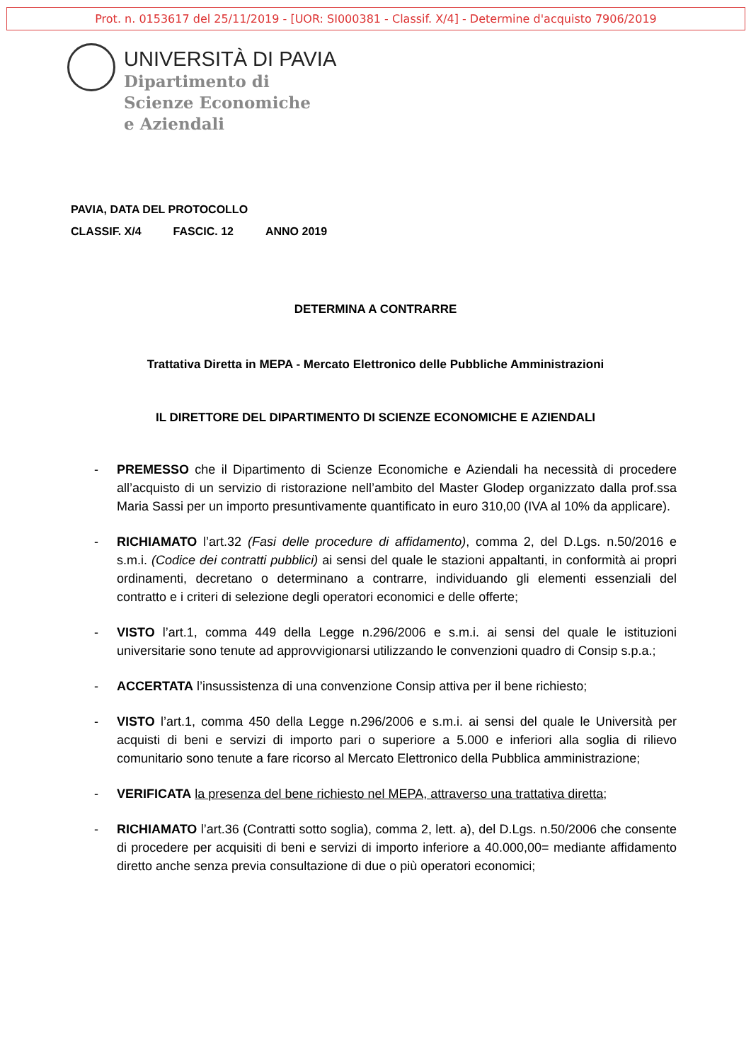Prot. n. 0153617 del 25/11/2019 - [UOR: SI000381 - Classif. X/4] - Determine d'acquisto 7906/2019
UNIVERSITÀ DI PAVIA
Dipartimento di
Scienze Economiche
e Aziendali
PAVIA, DATA DEL PROTOCOLLO
CLASSIF. X/4 FASCIC. 12 ANNO 2019
DETERMINA A CONTRARRE
Trattativa Diretta in MEPA - Mercato Elettronico delle Pubbliche Amministrazioni
IL DIRETTORE DEL DIPARTIMENTO DI SCIENZE ECONOMICHE E AZIENDALI
- PREMESSO che il Dipartimento di Scienze Economiche e Aziendali ha necessità di procedere all’acquisto di un servizio di ristorazione nell’ambito del Master Glodep organizzato dalla prof.ssa Maria Sassi per un importo presuntivamente quantificato in euro 310,00 (IVA al 10% da applicare).
- RICHIAMATO l’art.32 (Fasi delle procedure di affidamento), comma 2, del D.Lgs. n.50/2016 e s.m.i. (Codice dei contratti pubblici) ai sensi del quale le stazioni appaltanti, in conformità ai propri ordinamenti, decretano o determinano a contrarre, individuando gli elementi essenziali del contratto e i criteri di selezione degli operatori economici e delle offerte;
- VISTO l’art.1, comma 449 della Legge n.296/2006 e s.m.i. ai sensi del quale le istituzioni universitarie sono tenute ad approvvigionarsi utilizzando le convenzioni quadro di Consip s.p.a.;
- ACCERTATA l’insussistenza di una convenzione Consip attiva per il bene richiesto;
- VISTO l’art.1, comma 450 della Legge n.296/2006 e s.m.i. ai sensi del quale le Università per acquisti di beni e servizi di importo pari o superiore a 5.000 e inferiori alla soglia di rilievo comunitario sono tenute a fare ricorso al Mercato Elettronico della Pubblica amministrazione;
- VERIFICATA la presenza del bene richiesto nel MEPA, attraverso una trattativa diretta;
- RICHIAMATO l’art.36 (Contratti sotto soglia), comma 2, lett. a), del D.Lgs. n.50/2006 che consente di procedere per acquisiti di beni e servizi di importo inferiore a 40.000,00= mediante affidamento diretto anche senza previa consultazione di due o più operatori economici;